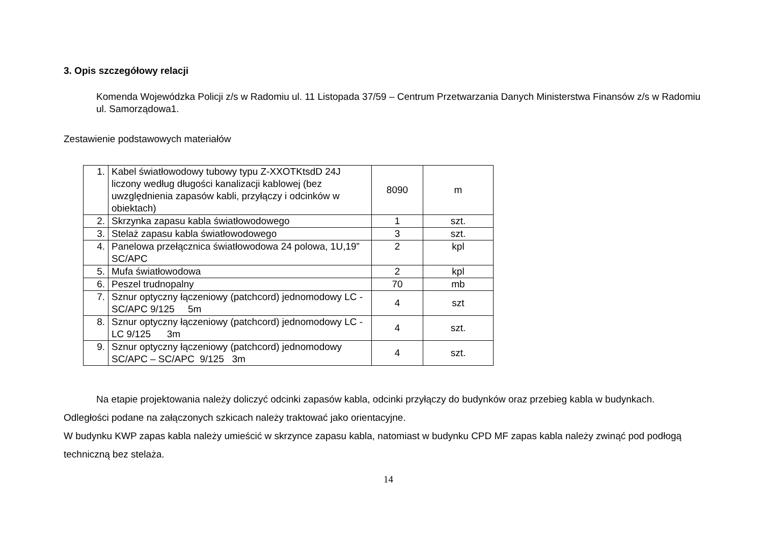3. Opis szczegółowy relacji
Komenda Wojewódzka Policji z/s w Radomiu ul. 11 Listopada 37/59 – Centrum Przetwarzania Danych Ministerstwa Finansów z/s w Radomiu ul. Samorządowa1.
Zestawienie podstawowych materiałów
| 1. | Kabel światłowodowy tubowy typu Z-XXOTKtsdD 24J liczony według długości kanalizacji kablowej (bez uwzględnienia zapasów kabli, przyłączy i odcinków w obiektach) | 8090 | m |
| 2. | Skrzynka zapasu kabla światłowodowego | 1 | szt. |
| 3. | Stelaż zapasu kabla światłowodowego | 3 | szt. |
| 4. | Panelowa przełącznica światłowodowa 24 polowa, 1U,19” SC/APC | 2 | kpl |
| 5. | Mufa światłowodowa | 2 | kpl |
| 6. | Peszel trudnopalny | 70 | mb |
| 7. | Sznur optyczny łączeniowy (patchcord) jednomodowy LC - SC/APC 9/125 5m | 4 | szt |
| 8. | Sznur optyczny łączeniowy (patchcord) jednomodowy LC - LC 9/125 3m | 4 | szt. |
| 9. | Sznur optyczny łączeniowy (patchcord) jednomodowy SC/APC – SC/APC 9/125 3m | 4 | szt. |
Na etapie projektowania należy doliczyć odcinki zapasów kabla, odcinki przyłączy do budynków oraz przebieg kabla w budynkach.
Odległości podane na załączonych szkicach należy traktować jako orientacyjne.
W budynku KWP zapas kabla należy umieścić w skrzynce zapasu kabla, natomiast w budynku CPD MF zapas kabla należy zwinąć pod podłogą techniczną bez stelaża.
14